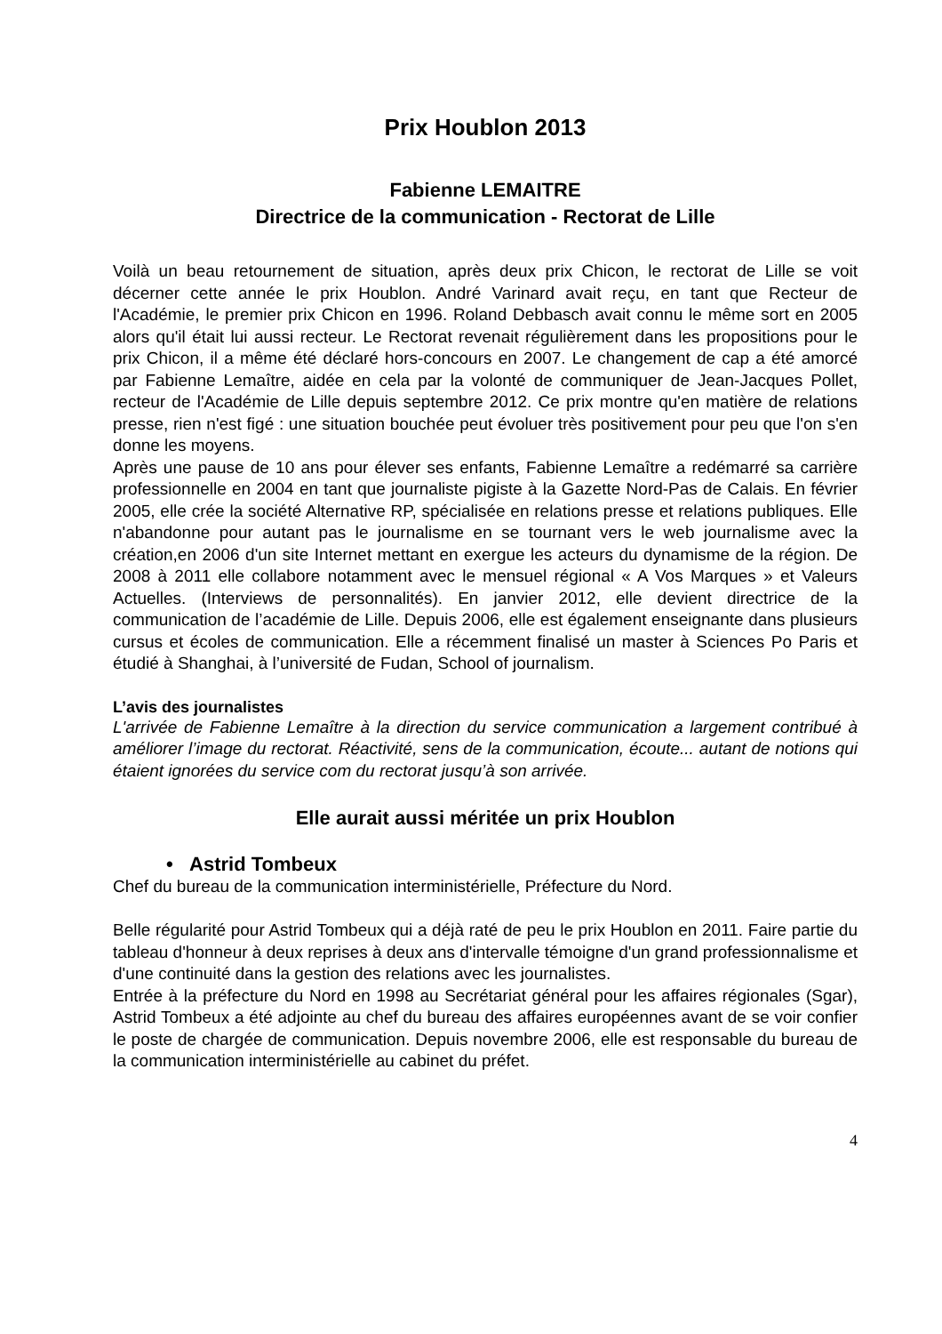Prix Houblon 2013
Fabienne LEMAITRE
Directrice de la communication - Rectorat de Lille
Voilà un beau retournement de situation, après deux prix Chicon, le rectorat de Lille se voit décerner cette année le prix Houblon. André Varinard avait reçu, en tant que Recteur de l'Académie, le premier prix Chicon en 1996. Roland Debbasch avait connu le même sort en 2005 alors qu'il était lui aussi recteur. Le Rectorat revenait régulièrement dans les propositions pour le prix Chicon, il a même été déclaré hors-concours en 2007. Le changement de cap a été amorcé par Fabienne Lemaître, aidée en cela par la volonté de communiquer de Jean-Jacques Pollet, recteur de l'Académie de Lille depuis septembre 2012. Ce prix montre qu'en matière de relations presse, rien n'est figé : une situation bouchée peut évoluer très positivement pour peu que l'on s'en donne les moyens.
Après une pause de 10 ans pour élever ses enfants, Fabienne Lemaître a redémarré sa carrière professionnelle en 2004 en tant que journaliste pigiste à la Gazette Nord-Pas de Calais. En février 2005, elle crée la société Alternative RP, spécialisée en relations presse et relations publiques. Elle n'abandonne pour autant pas le journalisme en se tournant vers le web journalisme avec la création,en 2006 d'un site Internet mettant en exergue les acteurs du dynamisme de la région. De 2008 à 2011 elle collabore notamment avec le mensuel régional « A Vos Marques » et Valeurs Actuelles. (Interviews de personnalités). En janvier 2012, elle devient directrice de la communication de l’académie de Lille. Depuis 2006, elle est également enseignante dans plusieurs cursus et écoles de communication. Elle a récemment finalisé un master à Sciences Po Paris et étudié à Shanghai, à l’université de Fudan, School of journalism.
L’avis des journalistes
L'arrivée de Fabienne Lemaître à la direction du service communication a largement contribué à améliorer l’image du rectorat. Réactivité, sens de la communication, écoute... autant de notions qui étaient ignorées du service com du rectorat jusqu’à son arrivée.
Elle aurait aussi méritée un prix Houblon
• Astrid Tombeux
Chef du bureau de la communication interministérielle, Préfecture du Nord.
Belle régularité pour Astrid Tombeux qui a déjà raté de peu le prix Houblon en 2011. Faire partie du tableau d'honneur à deux reprises à deux ans d'intervalle témoigne d'un grand professionnalisme et d'une continuité dans la gestion des relations avec les journalistes.
Entrée à la préfecture du Nord en 1998 au Secrétariat général pour les affaires régionales (Sgar), Astrid Tombeux a été adjointe au chef du bureau des affaires européennes avant de se voir confier le poste de chargée de communication. Depuis novembre 2006, elle est responsable du bureau de la communication interministérielle au cabinet du préfet.
4